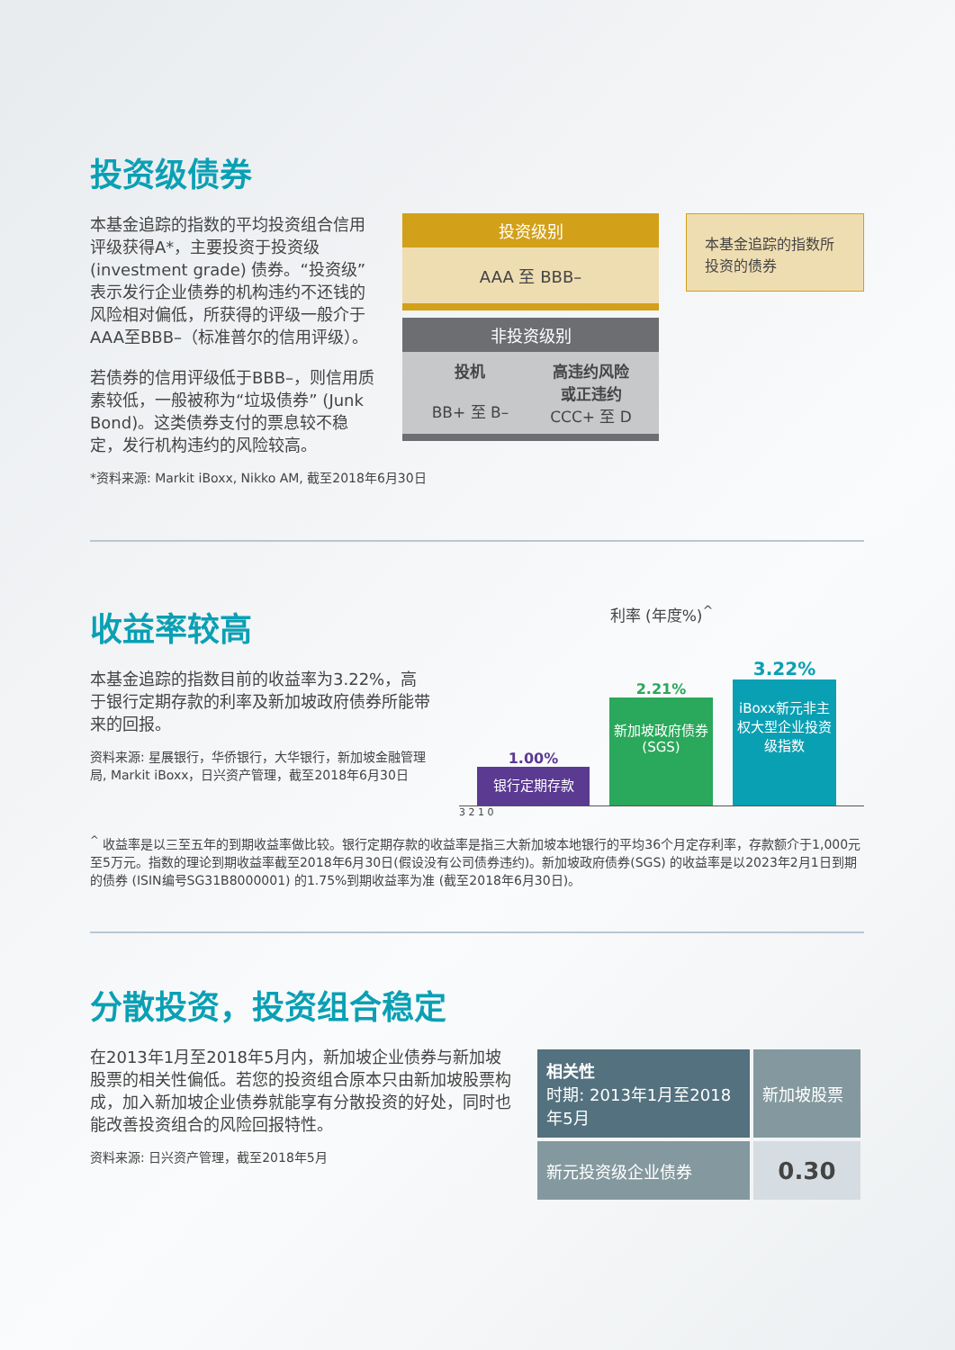投资级债券
本基金追踪的指数的平均投资组合信用评级获得A*，主要投资于投资级 (investment grade) 债券。“投资级”表示发行企业债券的机构违约不还钱的风险相对偏低，所获得的评级一般介于AAA至BBB–（标准普尔的信用评级）。
若债券的信用评级低于BBB–，则信用质素较低，一般被称为“垃圾债券” (Junk Bond)。这类债券支付的票息较不稳定，发行机构违约的风险较高。
投资级别
AAA 至 BBB–
非投资级别
投机
BB+ 至 B–
高违约风险
或正违约
CCC+ 至 D
本基金追踪的指数所投资的债券
*资料来源: Markit iBoxx, Nikko AM, 截至2018年6月30日
收益率较高
本基金追踪的指数目前的收益率为3.22%，高于银行定期存款的利率及新加坡政府债券所能带来的回报。
资料来源: 星展银行，华侨银行，大华银行，新加坡金融管理局, Markit iBoxx，日兴资产管理，截至2018年6月30日
利率 (年度%)<sup>^</sup>
1.00%
银行定期存款
2.21%
新加坡政府债券
(SGS)
3.22%
iBoxx新元非主权大型企业投资级指数
3 2 1 0
<sup>^</sup> 收益率是以三至五年的到期收益率做比较。银行定期存款的收益率是指三大新加坡本地银行的平均36个月定存利率，存款额介于1,000元至5万元。指数的理论到期收益率截至2018年6月30日(假设没有公司债券违约)。新加坡政府债券(SGS) 的收益率是以2023年2月1日到期的债券 (ISIN编号SG31B8000001) 的1.75%到期收益率为准 (截至2018年6月30日)。
分散投资，投资组合稳定
在2013年1月至2018年5月内，新加坡企业债券与新加坡股票的相关性偏低。若您的投资组合原本只由新加坡股票构成，加入新加坡企业债券就能享有分散投资的好处，同时也能改善投资组合的风险回报特性。
资料来源: 日兴资产管理，截至2018年5月
| 相关性 时期: 2013年1月至2018年5月 | 新加坡股票 |
| --- | --- |
| 新元投资级企业债券 | 0.30 |